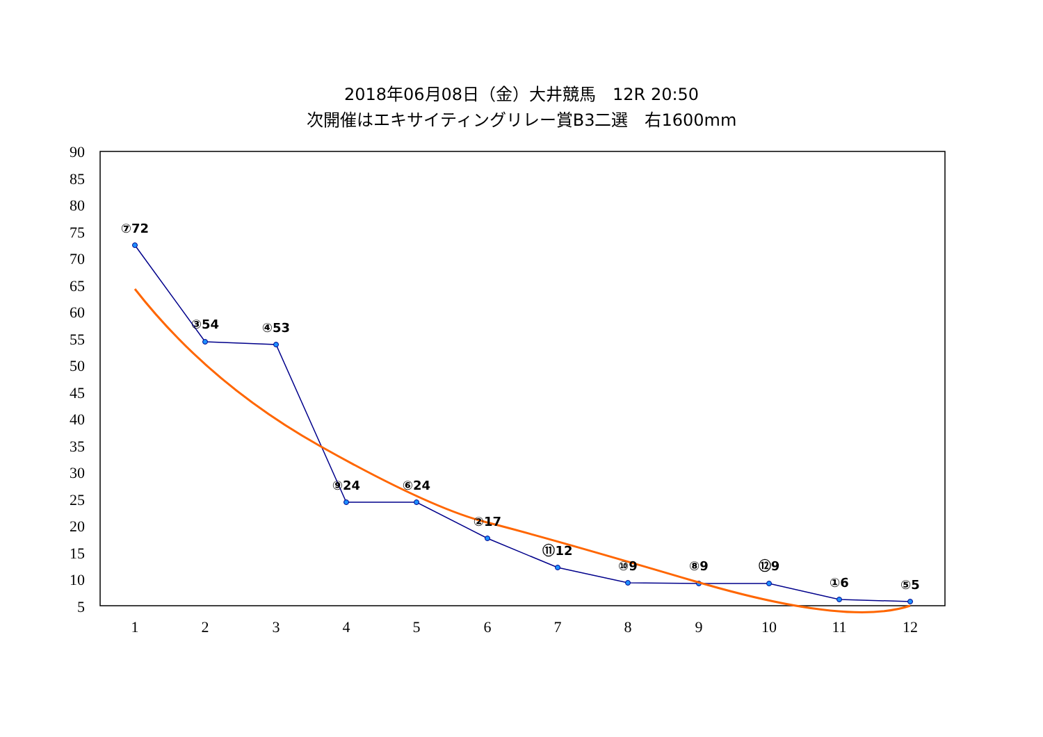2018年06月08日（金）大井競馬　12R 20:50
次開催はエキサイティングリレー賞B3二選　右1600mm
90
85
80
75
70
65
60
55
50
45
40
35
30
25
20
15
10
5
1
2
3
4
5
6
7
8
9
10
11
12
⑦72
③54
④53
⑨24
⑥24
②17
⑪12
⑩9
⑧9
⑫9
①6
⑤5